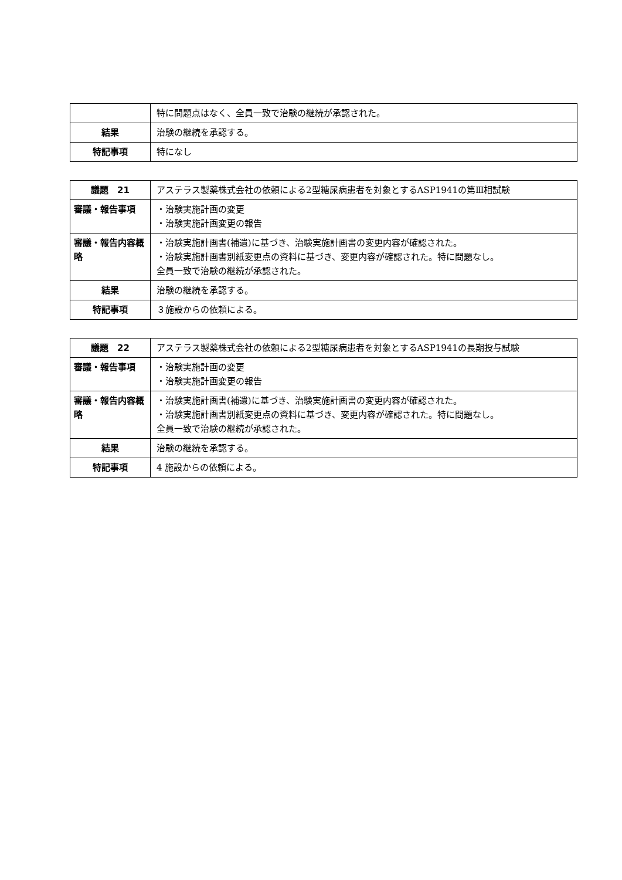| | 特に問題点はなく、全員一致で治験の継続が承認された。 |
| 結果 | 治験の継続を承認する。 |
| 特記事項 | 特になし |
| 議題 21 | アステラス製薬株式会社の依頼による2型糖尿病患者を対象とするASP1941の第Ⅲ相試験 |
| 審議・報告事項 | ・治験実施計画の変更 ・治験実施計画変更の報告 |
| 審議・報告内容概略 | ・治験実施計画書(補遺)に基づき、治験実施計画書の変更内容が確認された。 ・治験実施計画書別紙変更点の資料に基づき、変更内容が確認された。特に問題なし。 全員一致で治験の継続が承認された。 |
| 結果 | 治験の継続を承認する。 |
| 特記事項 | ３施設からの依頼による。 |
| 議題 22 | アステラス製薬株式会社の依頼による2型糖尿病患者を対象とするASP1941の長期投与試験 |
| 審議・報告事項 | ・治験実施計画の変更 ・治験実施計画変更の報告 |
| 審議・報告内容概略 | ・治験実施計画書(補遺)に基づき、治験実施計画書の変更内容が確認された。 ・治験実施計画書別紙変更点の資料に基づき、変更内容が確認された。特に問題なし。 全員一致で治験の継続が承認された。 |
| 結果 | 治験の継続を承認する。 |
| 特記事項 | 4 施設からの依頼による。 |